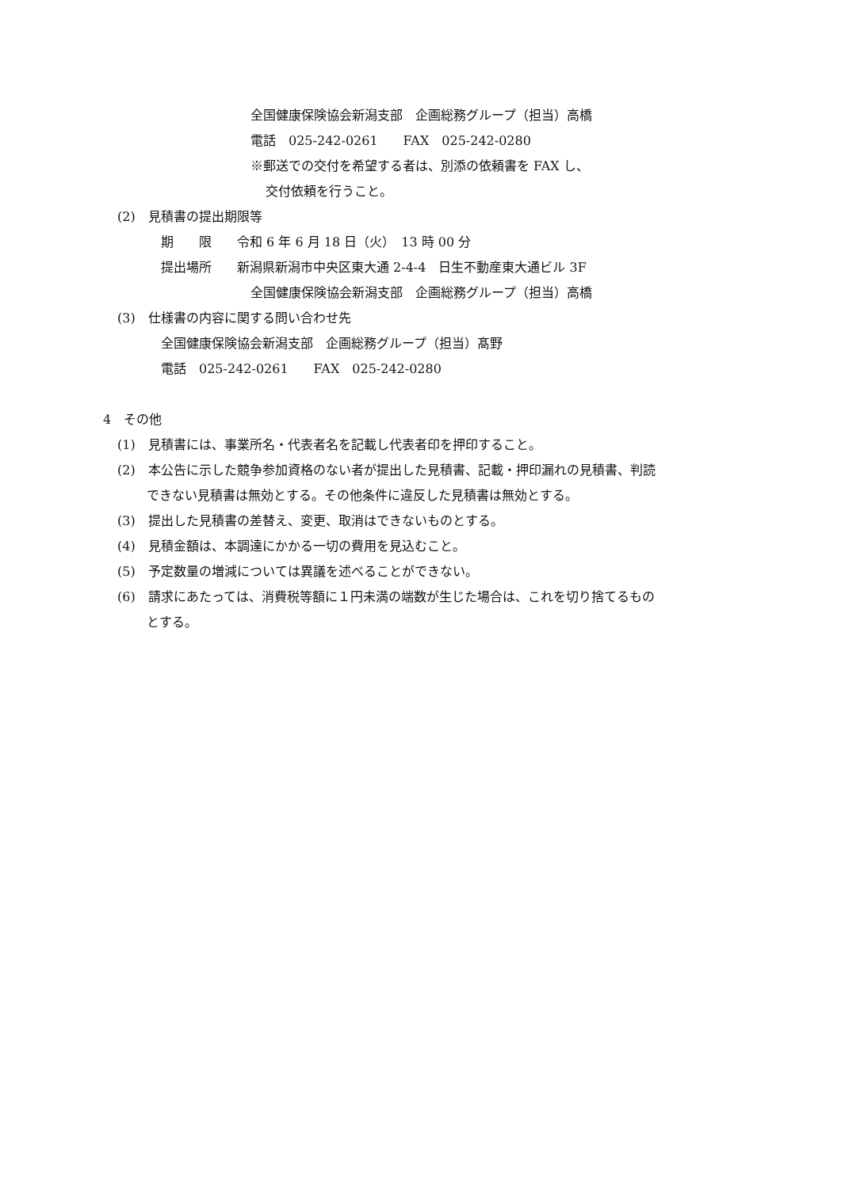全国健康保険協会新潟支部　企画総務グループ（担当）高橋
電話　025-242-0261　　FAX　025-242-0280
※郵送での交付を希望する者は、別添の依頼書を FAX し、
交付依頼を行うこと。
(2)　見積書の提出期限等
期　　限　　令和 6 年 6 月 18 日（火）　13 時 00 分
提出場所　　新潟県新潟市中央区東大通 2-4-4　日生不動産東大通ビル 3F
全国健康保険協会新潟支部　企画総務グループ（担当）高橋
(3)　仕様書の内容に関する問い合わせ先
全国健康保険協会新潟支部　企画総務グループ（担当）髙野
電話　025-242-0261　　FAX　025-242-0280
4　その他
(1)　見積書には、事業所名・代表者名を記載し代表者印を押印すること。
(2)　本公告に示した競争参加資格のない者が提出した見積書、記載・押印漏れの見積書、判読
できない見積書は無効とする。その他条件に違反した見積書は無効とする。
(3)　提出した見積書の差替え、変更、取消はできないものとする。
(4)　見積金額は、本調達にかかる一切の費用を見込むこと。
(5)　予定数量の増減については異議を述べることができない。
(6)　請求にあたっては、消費税等額に１円未満の端数が生じた場合は、これを切り捨てるもの
とする。